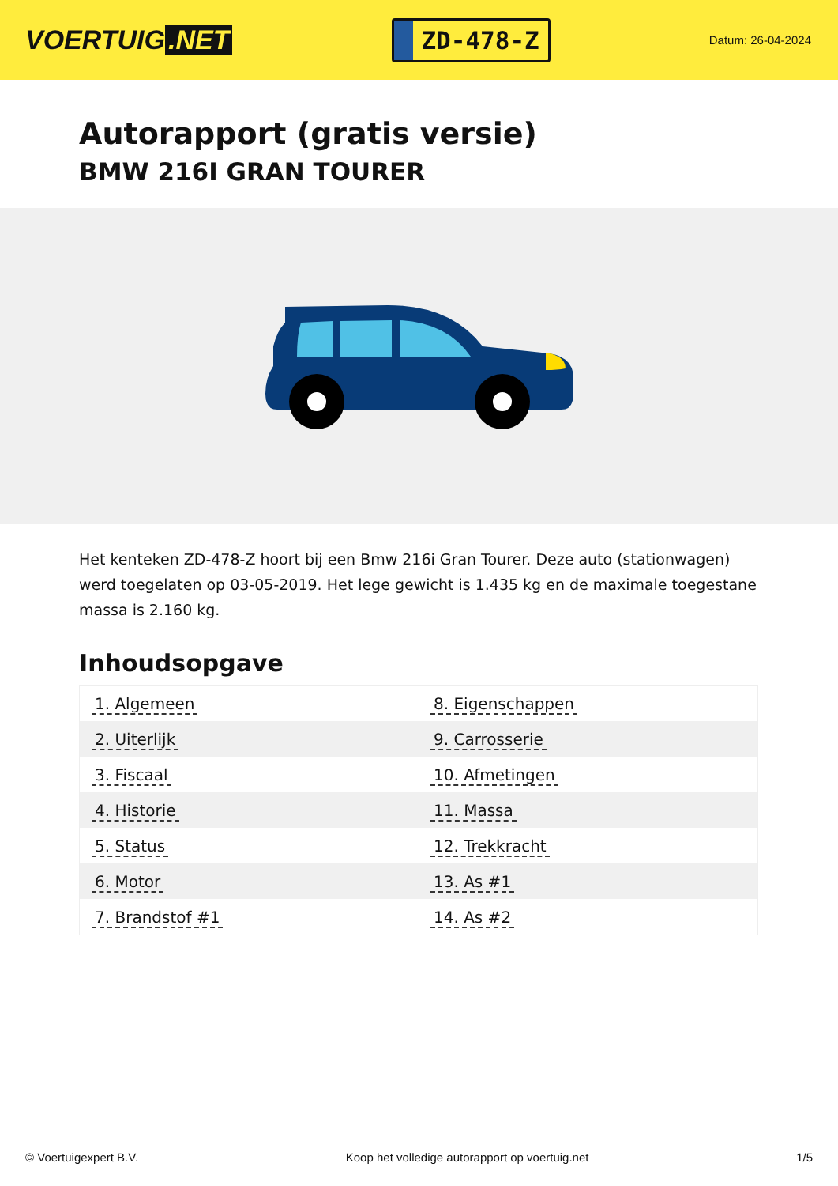VOERTUIG.NET
ZD-478-Z
Datum: 26-04-2024
Autorapport (gratis versie)
BMW 216I GRAN TOURER
Het kenteken ZD-478-Z hoort bij een Bmw 216i Gran Tourer. Deze auto (stationwagen) werd toegelaten op 03-05-2019. Het lege gewicht is 1.435 kg en de maximale toegestane massa is 2.160 kg.
Inhoudsopgave
| 1. Algemeen | 8. Eigenschappen |
| 2. Uiterlijk | 9. Carrosserie |
| 3. Fiscaal | 10. Afmetingen |
| 4. Historie | 11. Massa |
| 5. Status | 12. Trekkracht |
| 6. Motor | 13. As #1 |
| 7. Brandstof #1 | 14. As #2 |
© Voertuigexpert B.V. Koop het volledige autorapport op voertuig.net 1/5